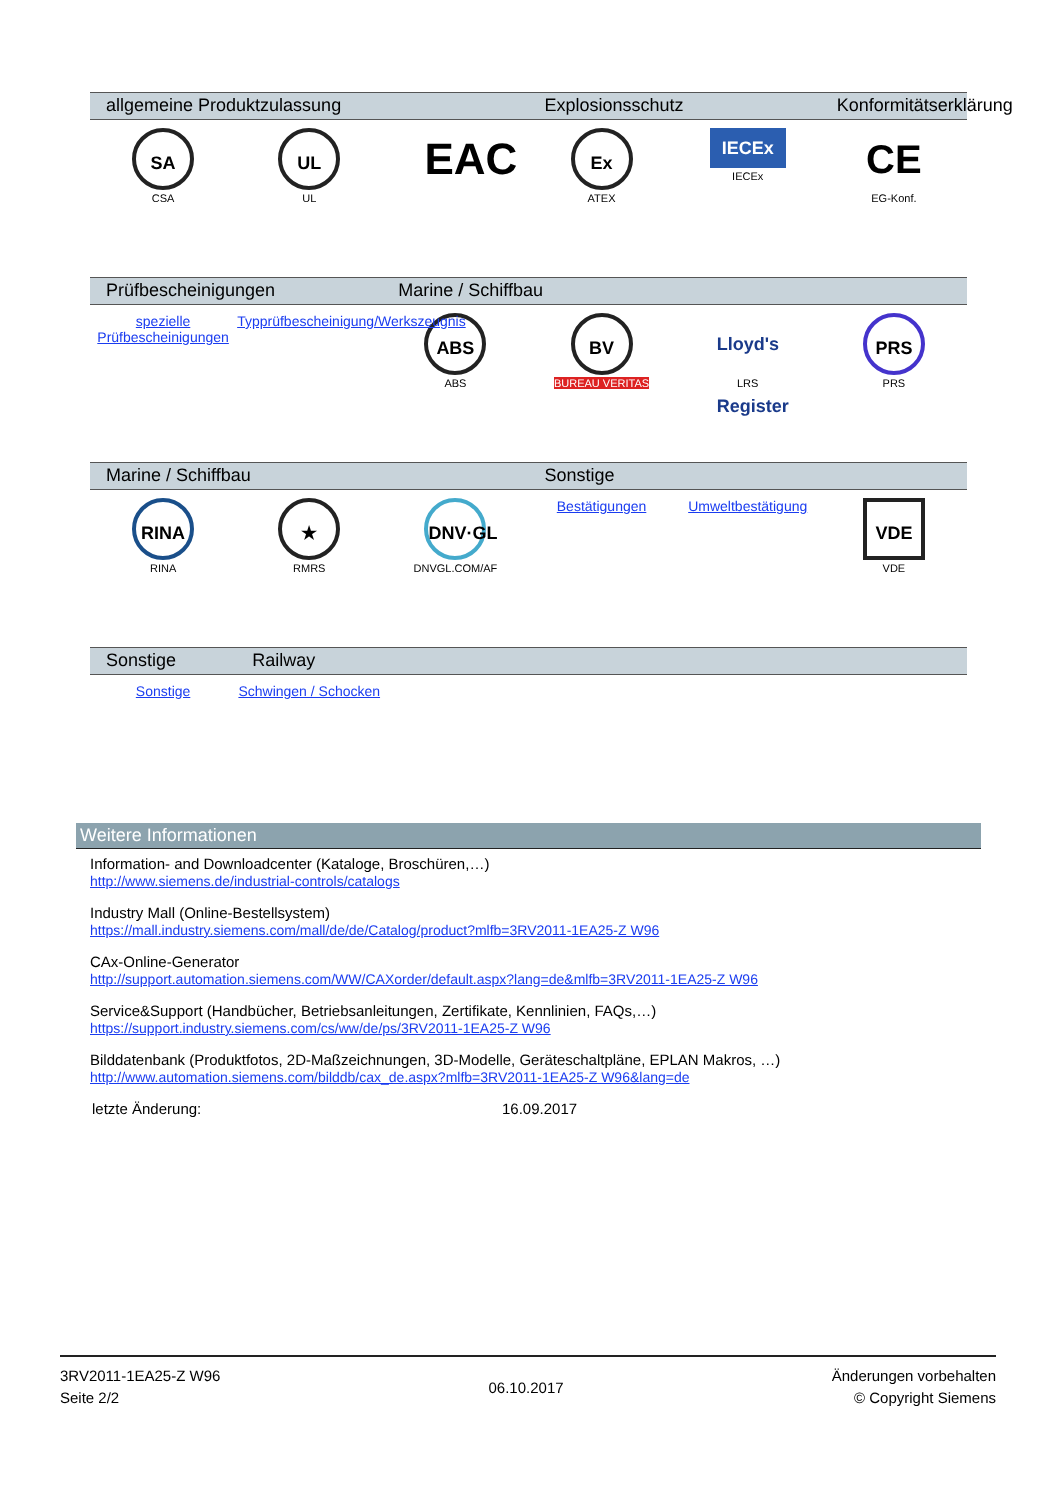| allgemeine Produktzulassung | | | Explosionsschutz | | Konformitätserklärung |
| --- | --- | --- | --- | --- | --- |
| SA CSA | UL UL | EAC | Ex ATEX | IECEx IECEx | CE EG-Konf. |
| Prüfbescheinigungen | | Marine / Schiffbau | | | |
| --- | --- | --- | --- | --- | --- |
| spezielle Prüfbescheinigungen | Typprüfbescheinigung/Werkszeugnis | ABS ABS | BV BUREAU VERITAS | Lloyd's Register LRS | PRS PRS |
| Marine / Schiffbau | | | Sonstige | | |
| --- | --- | --- | --- | --- | --- |
| RINA RINA | ★ RMRS | DNV·GL DNVGL.COM/AF | Bestätigungen | Umweltbestätigung | VDE VDE |
| Sonstige | Railway | | | | |
| --- | --- | --- | --- | --- | --- |
| Sonstige | Schwingen / Schocken | | | | |
Weitere Informationen
Information- and Downloadcenter (Kataloge, Broschüren,…)
http://www.siemens.de/industrial-controls/catalogs
Industry Mall (Online-Bestellsystem)
https://mall.industry.siemens.com/mall/de/de/Catalog/product?mlfb=3RV2011-1EA25-Z W96
CAx-Online-Generator
http://support.automation.siemens.com/WW/CAXorder/default.aspx?lang=de&mlfb=3RV2011-1EA25-Z W96
Service&Support (Handbücher, Betriebsanleitungen, Zertifikate, Kennlinien, FAQs,…)
https://support.industry.siemens.com/cs/ww/de/ps/3RV2011-1EA25-Z W96
Bilddatenbank (Produktfotos, 2D-Maßzeichnungen, 3D-Modelle, Geräteschaltpläne, EPLAN Makros, …)
http://www.automation.siemens.com/bilddb/cax_de.aspx?mlfb=3RV2011-1EA25-Z W96&lang=de
letzte Änderung: 16.09.2017
3RV2011-1EA25-Z W96
Seite 2/2
06.10.2017
Änderungen vorbehalten
© Copyright Siemens